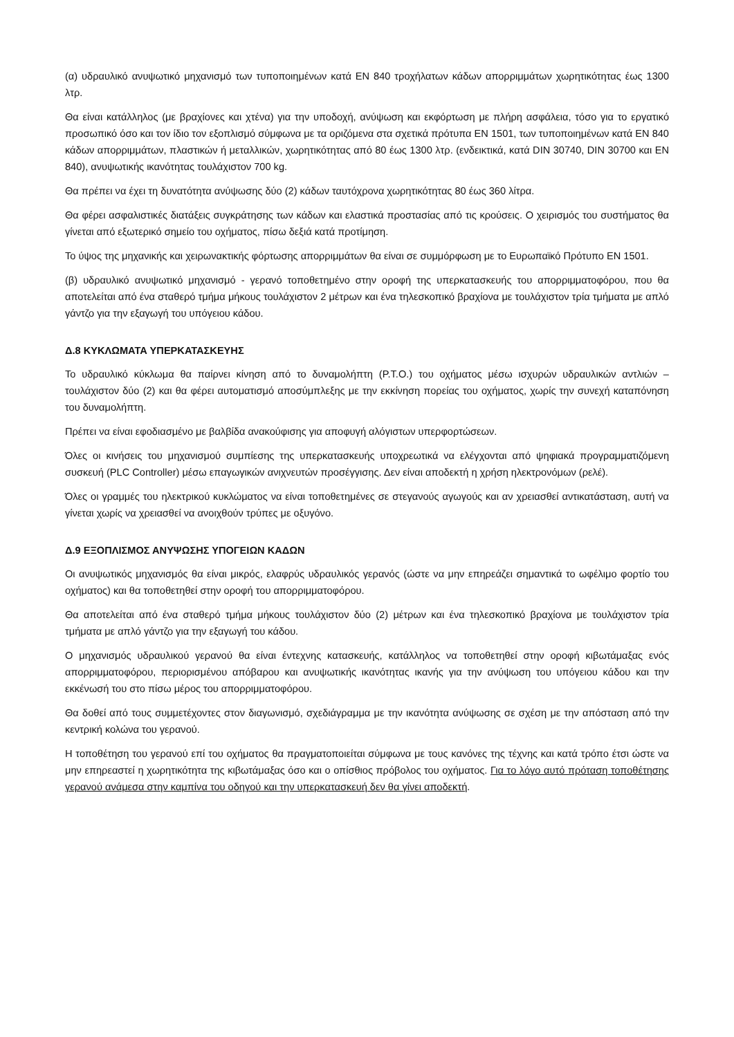(α) υδραυλικό ανυψωτικό μηχανισμό των τυποποιημένων κατά EN 840 τροχήλατων κάδων απορριμμάτων χωρητικότητας έως 1300 λτρ.
Θα είναι κατάλληλος (με βραχίονες και χτένα) για την υποδοχή, ανύψωση και εκφόρτωση με πλήρη ασφάλεια, τόσο για το εργατικό προσωπικό όσο και τον ίδιο τον εξοπλισμό σύμφωνα με τα οριζόμενα στα σχετικά πρότυπα EN 1501, των τυποποιημένων κατά EN 840 κάδων απορριμμάτων, πλαστικών ή μεταλλικών, χωρητικότητας από 80 έως 1300 λτρ. (ενδεικτικά, κατά DIN 30740, DIN 30700 και EN 840), ανυψωτικής ικανότητας τουλάχιστον 700 kg.
Θα πρέπει να έχει τη δυνατότητα ανύψωσης δύο (2) κάδων ταυτόχρονα χωρητικότητας 80 έως 360 λίτρα.
Θα φέρει ασφαλιστικές διατάξεις συγκράτησης των κάδων και ελαστικά προστασίας από τις κρούσεις. Ο χειρισμός του συστήματος θα γίνεται από εξωτερικό σημείο του οχήματος, πίσω δεξιά κατά προτίμηση.
Το ύψος της μηχανικής και χειρωνακτικής φόρτωσης απορριμμάτων θα είναι σε συμμόρφωση με το Ευρωπαϊκό Πρότυπο EN 1501.
(β) υδραυλικό ανυψωτικό μηχανισμό - γερανό τοποθετημένο στην οροφή της υπερκατασκευής του απορριμματοφόρου, που θα αποτελείται από ένα σταθερό τμήμα μήκους τουλάχιστον 2 μέτρων και ένα τηλεσκοπικό βραχίονα με τουλάχιστον τρία τμήματα με απλό γάντζο για την εξαγωγή του υπόγειου κάδου.
Δ.8 ΚΥΚΛΩΜΑΤΑ ΥΠΕΡΚΑΤΑΣΚΕΥΗΣ
Το υδραυλικό κύκλωμα θα παίρνει κίνηση από το δυναμολήπτη (P.T.O.) του οχήματος μέσω ισχυρών υδραυλικών αντλιών – τουλάχιστον δύο (2) και θα φέρει αυτοματισμό αποσύμπλεξης με την εκκίνηση πορείας του οχήματος, χωρίς την συνεχή καταπόνηση του δυναμολήπτη.
Πρέπει να είναι εφοδιασμένο με βαλβίδα ανακούφισης για αποφυγή αλόγιστων υπερφορτώσεων.
Όλες οι κινήσεις του μηχανισμού συμπίεσης της υπερκατασκευής υποχρεωτικά να ελέγχονται από ψηφιακά προγραμματιζόμενη συσκευή (PLC Controller) μέσω επαγωγικών ανιχνευτών προσέγγισης. Δεν είναι αποδεκτή η χρήση ηλεκτρονόμων (ρελέ).
Όλες οι γραμμές του ηλεκτρικού κυκλώματος να είναι τοποθετημένες σε στεγανούς αγωγούς και αν χρειασθεί αντικατάσταση, αυτή να γίνεται χωρίς να χρειασθεί να ανοιχθούν τρύπες με οξυγόνο.
Δ.9 ΕΞΟΠΛΙΣΜΟΣ ΑΝΥΨΩΣΗΣ ΥΠΟΓΕΙΩΝ ΚΑΔΩΝ
Οι ανυψωτικός μηχανισμός θα είναι μικρός, ελαφρύς υδραυλικός γερανός (ώστε να μην επηρεάζει σημαντικά το ωφέλιμο φορτίο του οχήματος) και θα τοποθετηθεί στην οροφή του απορριμματοφόρου.
Θα αποτελείται από ένα σταθερό τμήμα μήκους τουλάχιστον δύο (2) μέτρων και ένα τηλεσκοπικό βραχίονα με τουλάχιστον τρία τμήματα με απλό γάντζο για την εξαγωγή του κάδου.
Ο μηχανισμός υδραυλικού γερανού θα είναι έντεχνης κατασκευής, κατάλληλος να τοποθετηθεί στην οροφή κιβωτάμαξας ενός απορριμματοφόρου, περιορισμένου απόβαρου και ανυψωτικής ικανότητας ικανής για την ανύψωση του υπόγειου κάδου και την εκκένωσή του στο πίσω μέρος του απορριμματοφόρου.
Θα δοθεί από τους συμμετέχοντες στον διαγωνισμό, σχεδιάγραμμα με την ικανότητα ανύψωσης σε σχέση με την απόσταση από την κεντρική κολώνα του γερανού.
Η τοποθέτηση του γερανού επί του οχήματος θα πραγματοποιείται σύμφωνα με τους κανόνες της τέχνης και κατά τρόπο έτσι ώστε να μην επηρεαστεί η χωρητικότητα της κιβωτάμαξας όσο και ο οπίσθιος πρόβολος του οχήματος. Για το λόγο αυτό πρόταση τοποθέτησης γερανού ανάμεσα στην καμπίνα του οδηγού και την υπερκατασκευή δεν θα γίνει αποδεκτή.